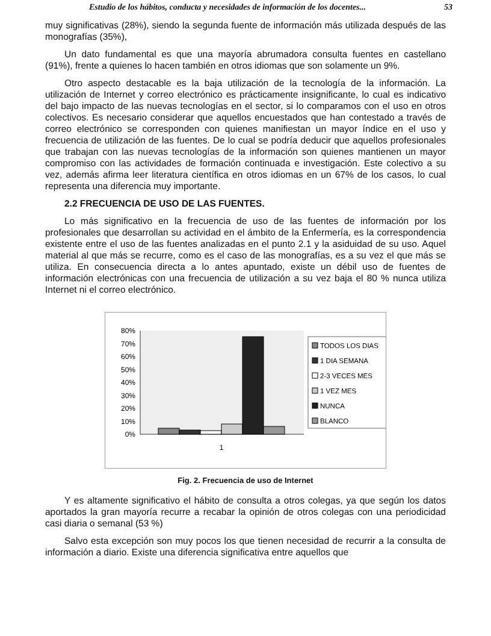Estudio de los hábitos, conducta y necesidades de información de los docentes... 53
muy significativas (28%), siendo la segunda fuente de información más utilizada después de las monografías (35%),
Un dato fundamental es que una mayoría abrumadora consulta fuentes en castellano (91%), frente a quienes lo hacen también en otros idiomas que son solamente un 9%.
Otro aspecto destacable es la baja utilización de la tecnología de la información. La utilización de Internet y correo electrónico es prácticamente insignificante, lo cual es indicativo del bajo impacto de las nuevas tecnologías en el sector, si lo comparamos con el uso en otros colectivos. Es necesario considerar que aquellos encuestados que han contestado a través de correo electrónico se corresponden con quienes manifiestan un mayor índice en el uso y frecuencia de utilización de las fuentes. De lo cual se podría deducir que aquellos profesionales que trabajan con las nuevas tecnologías de la información son quienes mantienen un mayor compromiso con las actividades de formación continuada e investigación. Este colectivo a su vez, además afirma leer literatura científica en otros idiomas en un 67% de los casos, lo cual representa una diferencia muy importante.
2.2 FRECUENCIA DE USO DE LAS FUENTES.
Lo más significativo en la frecuencia de uso de las fuentes de información por los profesionales que desarrollan su actividad en el ámbito de la Enfermería, es la correspondencia existente entre el uso de las fuentes analizadas en el punto 2.1 y la asiduidad de su uso. Aquel material al que más se recurre, como es el caso de las monografías, es a su vez el que más se utiliza. En consecuencia directa a lo antes apuntado, existe un débil uso de fuentes de información electrónicas con una frecuencia de utilización a su vez baja el 80 % nunca utiliza Internet ni el correo electrónico.
80%
70%
60%
50%
40%
30%
20%
10%
0%
1
TODOS LOS DIAS
1 DIA SEMANA
2-3 VECES MES
1 VEZ MES
NUNCA
BLANCO
Fig. 2. Frecuencia de uso de Internet
Y es altamente significativo el hábito de consulta a otros colegas, ya que según los datos aportados la gran mayoría recurre a recabar la opinión de otros colegas con una periodicidad casi diaria o semanal (53 %)
Salvo esta excepción son muy pocos los que tienen necesidad de recurrir a la consulta de información a diario. Existe una diferencia significativa entre aquellos que